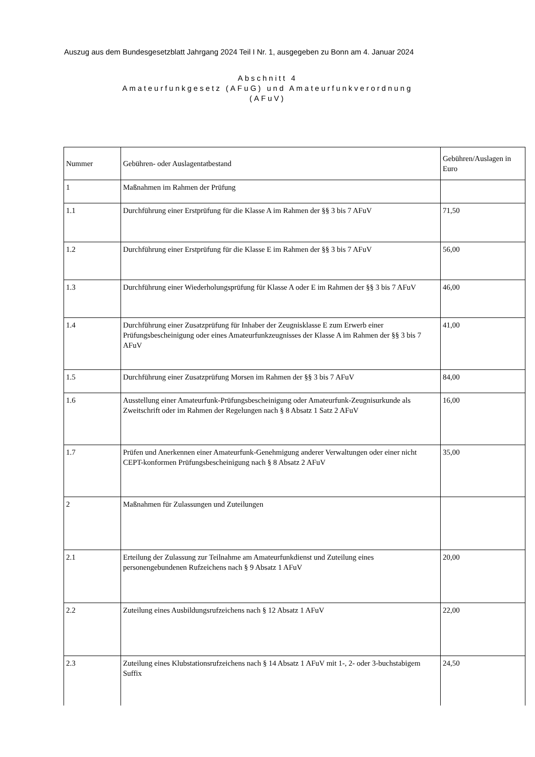Auszug aus dem Bundesgesetzblatt Jahrgang 2024 Teil I Nr. 1, ausgegeben zu Bonn am 4. Januar 2024
Abschnitt 4
Amateurfunkgesetz (AFuG) und Amateurfunkverordnung
(AFuV)
| Nummer | Gebühren- oder Auslagentatbestand | Gebühren/Auslagen in Euro |
| --- | --- | --- |
| 1 | Maßnahmen im Rahmen der Prüfung | |
| 1.1 | Durchführung einer Erstprüfung für die Klasse A im Rahmen der §§ 3 bis 7 AFuV | 71,50 |
| 1.2 | Durchführung einer Erstprüfung für die Klasse E im Rahmen der §§ 3 bis 7 AFuV | 56,00 |
| 1.3 | Durchführung einer Wiederholungsprüfung für Klasse A oder E im Rahmen der §§ 3 bis 7 AFuV | 46,00 |
| 1.4 | Durchführung einer Zusatzprüfung für Inhaber der Zeugnisklasse E zum Erwerb einer Prüfungsbescheinigung oder eines Amateurfunkzeugnisses der Klasse A im Rahmen der §§ 3 bis 7 AFuV | 41,00 |
| 1.5 | Durchführung einer Zusatzprüfung Morsen im Rahmen der §§ 3 bis 7 AFuV | 84,00 |
| 1.6 | Ausstellung einer Amateurfunk-Prüfungsbescheinigung oder Amateurfunk-Zeugnisurkunde als Zweitschrift oder im Rahmen der Regelungen nach § 8 Absatz 1 Satz 2 AFuV | 16,00 |
| 1.7 | Prüfen und Anerkennen einer Amateurfunk-Genehmigung anderer Verwaltungen oder einer nicht CEPT-konformen Prüfungsbescheinigung nach § 8 Absatz 2 AFuV | 35,00 |
| 2 | Maßnahmen für Zulassungen und Zuteilungen | |
| 2.1 | Erteilung der Zulassung zur Teilnahme am Amateurfunkdienst und Zuteilung eines personengebundenen Rufzeichens nach § 9 Absatz 1 AFuV | 20,00 |
| 2.2 | Zuteilung eines Ausbildungsrufzeichens nach § 12 Absatz 1 AFuV | 22,00 |
| 2.3 | Zuteilung eines Klubstationsrufzeichens nach § 14 Absatz 1 AFuV mit 1-, 2- oder 3-buchstabigem Suffix | 24,50 |